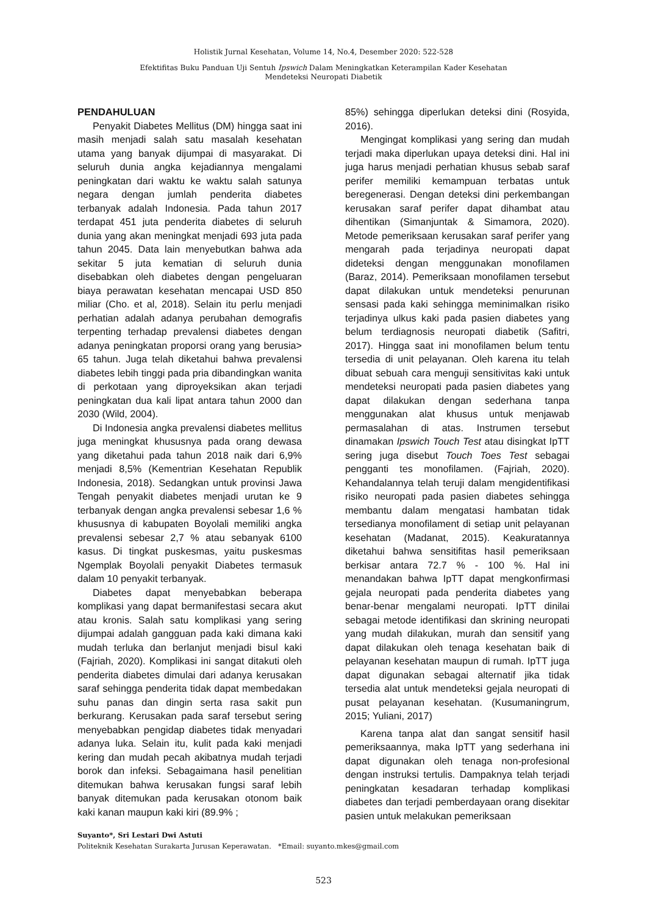Holistik Jurnal Kesehatan, Volume 14, No.4, Desember 2020: 522-528
Efektifitas Buku Panduan Uji Sentuh Ipswich Dalam Meningkatkan Keterampilan Kader Kesehatan
Mendeteksi Neuropati Diabetik
PENDAHULUAN
Penyakit Diabetes Mellitus (DM) hingga saat ini masih menjadi salah satu masalah kesehatan utama yang banyak dijumpai di masyarakat. Di seluruh dunia angka kejadiannya mengalami peningkatan dari waktu ke waktu salah satunya negara dengan jumlah penderita diabetes terbanyak adalah Indonesia. Pada tahun 2017 terdapat 451 juta penderita diabetes di seluruh dunia yang akan meningkat menjadi 693 juta pada tahun 2045. Data lain menyebutkan bahwa ada sekitar 5 juta kematian di seluruh dunia disebabkan oleh diabetes dengan pengeluaran biaya perawatan kesehatan mencapai USD 850 miliar (Cho. et al, 2018). Selain itu perlu menjadi perhatian adalah adanya perubahan demografis terpenting terhadap prevalensi diabetes dengan adanya peningkatan proporsi orang yang berusia> 65 tahun. Juga telah diketahui bahwa prevalensi diabetes lebih tinggi pada pria dibandingkan wanita di perkotaan yang diproyeksikan akan terjadi peningkatan dua kali lipat antara tahun 2000 dan 2030 (Wild, 2004).
Di Indonesia angka prevalensi diabetes mellitus juga meningkat khususnya pada orang dewasa yang diketahui pada tahun 2018 naik dari 6,9% menjadi 8,5% (Kementrian Kesehatan Republik Indonesia, 2018). Sedangkan untuk provinsi Jawa Tengah penyakit diabetes menjadi urutan ke 9 terbanyak dengan angka prevalensi sebesar 1,6 % khususnya di kabupaten Boyolali memiliki angka prevalensi sebesar 2,7 % atau sebanyak 6100 kasus. Di tingkat puskesmas, yaitu puskesmas Ngemplak Boyolali penyakit Diabetes termasuk dalam 10 penyakit terbanyak.
Diabetes dapat menyebabkan beberapa komplikasi yang dapat bermanifestasi secara akut atau kronis. Salah satu komplikasi yang sering dijumpai adalah gangguan pada kaki dimana kaki mudah terluka dan berlanjut menjadi bisul kaki (Fajriah, 2020). Komplikasi ini sangat ditakuti oleh penderita diabetes dimulai dari adanya kerusakan saraf sehingga penderita tidak dapat membedakan suhu panas dan dingin serta rasa sakit pun berkurang. Kerusakan pada saraf tersebut sering menyebabkan pengidap diabetes tidak menyadari adanya luka. Selain itu, kulit pada kaki menjadi kering dan mudah pecah akibatnya mudah terjadi borok dan infeksi. Sebagaimana hasil penelitian ditemukan bahwa kerusakan fungsi saraf lebih banyak ditemukan pada kerusakan otonom baik kaki kanan maupun kaki kiri (89.9% ;
85%) sehingga diperlukan deteksi dini (Rosyida, 2016).
Mengingat komplikasi yang sering dan mudah terjadi maka diperlukan upaya deteksi dini. Hal ini juga harus menjadi perhatian khusus sebab saraf perifer memiliki kemampuan terbatas untuk beregenerasi. Dengan deteksi dini perkembangan kerusakan saraf perifer dapat dihambat atau dihentikan (Simanjuntak & Simamora, 2020). Metode pemeriksaan kerusakan saraf perifer yang mengarah pada terjadinya neuropati dapat dideteksi dengan menggunakan monofilamen (Baraz, 2014). Pemeriksaan monofilamen tersebut dapat dilakukan untuk mendeteksi penurunan sensasi pada kaki sehingga meminimalkan risiko terjadinya ulkus kaki pada pasien diabetes yang belum terdiagnosis neuropati diabetik (Safitri, 2017). Hingga saat ini monofilamen belum tentu tersedia di unit pelayanan. Oleh karena itu telah dibuat sebuah cara menguji sensitivitas kaki untuk mendeteksi neuropati pada pasien diabetes yang dapat dilakukan dengan sederhana tanpa menggunakan alat khusus untuk menjawab permasalahan di atas. Instrumen tersebut dinamakan Ipswich Touch Test atau disingkat IpTT sering juga disebut Touch Toes Test sebagai pengganti tes monofilamen. (Fajriah, 2020). Kehandalannya telah teruji dalam mengidentifikasi risiko neuropati pada pasien diabetes sehingga membantu dalam mengatasi hambatan tidak tersedianya monofilament di setiap unit pelayanan kesehatan (Madanat, 2015). Keakuratannya diketahui bahwa sensitifitas hasil pemeriksaan berkisar antara 72.7 % - 100 %. Hal ini menandakan bahwa IpTT dapat mengkonfirmasi gejala neuropati pada penderita diabetes yang benar-benar mengalami neuropati. IpTT dinilai sebagai metode identifikasi dan skrining neuropati yang mudah dilakukan, murah dan sensitif yang dapat dilakukan oleh tenaga kesehatan baik di pelayanan kesehatan maupun di rumah. IpTT juga dapat digunakan sebagai alternatif jika tidak tersedia alat untuk mendeteksi gejala neuropati di pusat pelayanan kesehatan. (Kusumaningrum, 2015; Yuliani, 2017)
Karena tanpa alat dan sangat sensitif hasil pemeriksaannya, maka IpTT yang sederhana ini dapat digunakan oleh tenaga non-profesional dengan instruksi tertulis. Dampaknya telah terjadi peningkatan kesadaran terhadap komplikasi diabetes dan terjadi pemberdayaan orang disekitar pasien untuk melakukan pemeriksaan
Suyanto*, Sri Lestari Dwi Astuti
Politeknik Kesehatan Surakarta Jurusan Keperawatan. *Email: suyanto.mkes@gmail.com
523